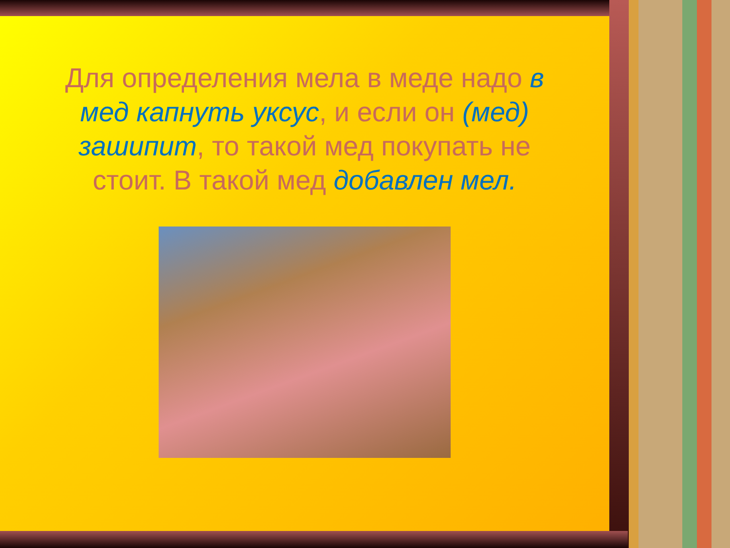Для определения мела в меде надо в мед капнуть уксус, и если он (мед) зашипит, то такой мед покупать не стоит. В такой мед добавлен мел.